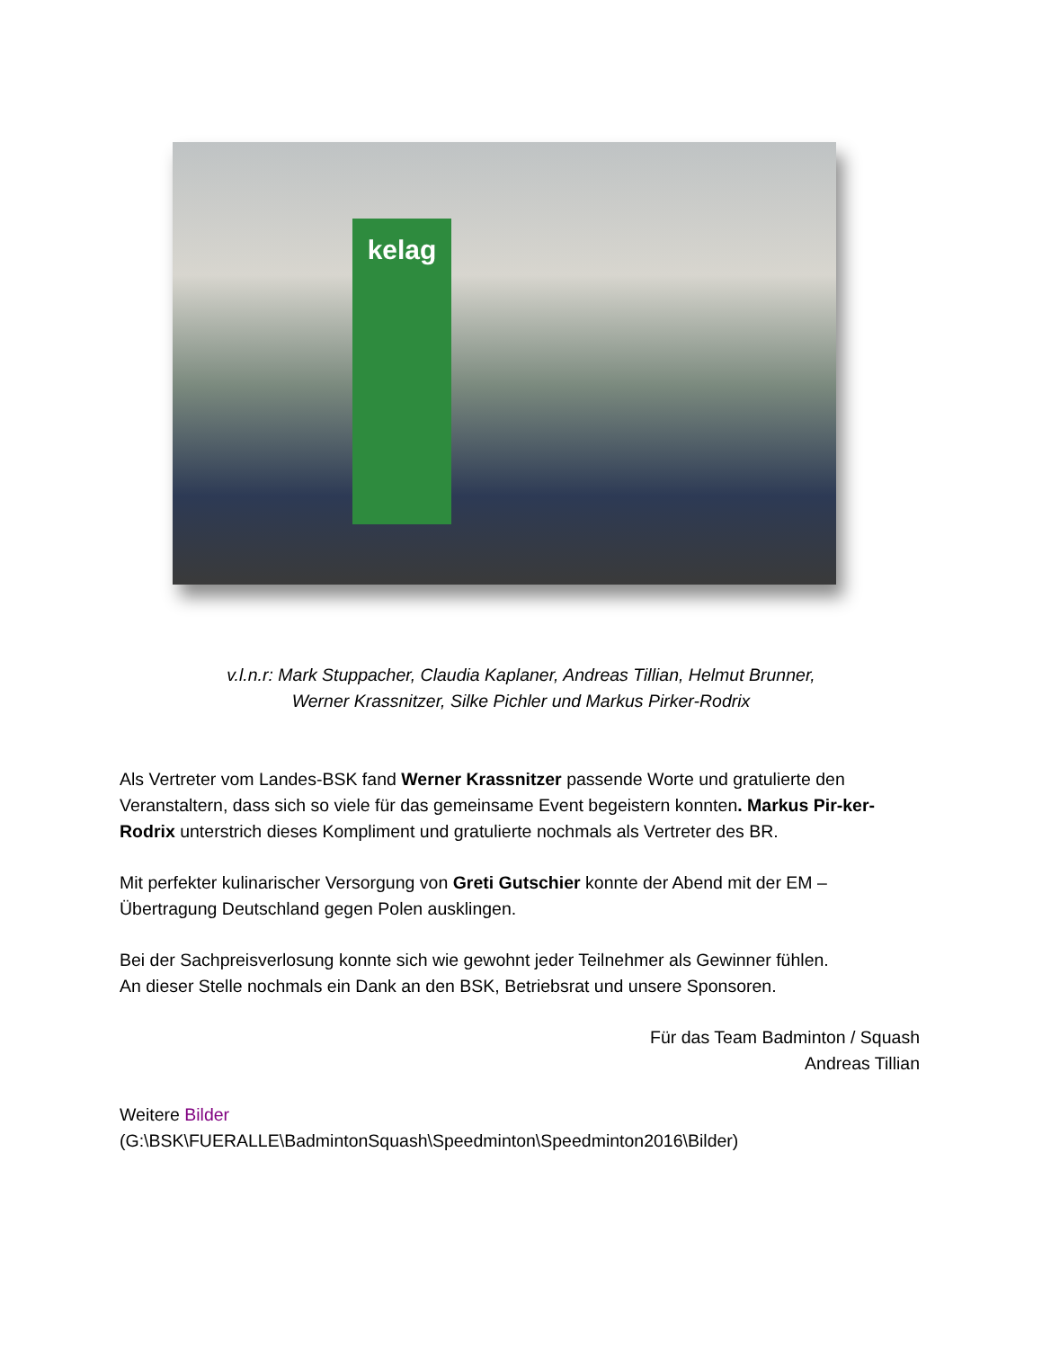kelag
v.l.n.r: Mark Stuppacher, Claudia Kaplaner, Andreas Tillian, Helmut Brunner,
Werner Krassnitzer, Silke Pichler und Markus Pirker-Rodrix
Als Vertreter vom Landes-BSK fand Werner Krassnitzer passende Worte und gratulierte den Veranstaltern, dass sich so viele für das gemeinsame Event begeistern konnten. Markus Pir-ker-Rodrix unterstrich dieses Kompliment und gratulierte nochmals als Vertreter des BR.
Mit perfekter kulinarischer Versorgung von Greti Gutschier konnte der Abend mit der EM – Übertragung Deutschland gegen Polen ausklingen.
Bei der Sachpreisverlosung konnte sich wie gewohnt jeder Teilnehmer als Gewinner fühlen.
An dieser Stelle nochmals ein Dank an den BSK, Betriebsrat und unsere Sponsoren.
Für das Team Badminton / Squash
Andreas Tillian
Weitere Bilder
(G:\BSK\FUERALLE\BadmintonSquash\Speedminton\Speedminton2016\Bilder)